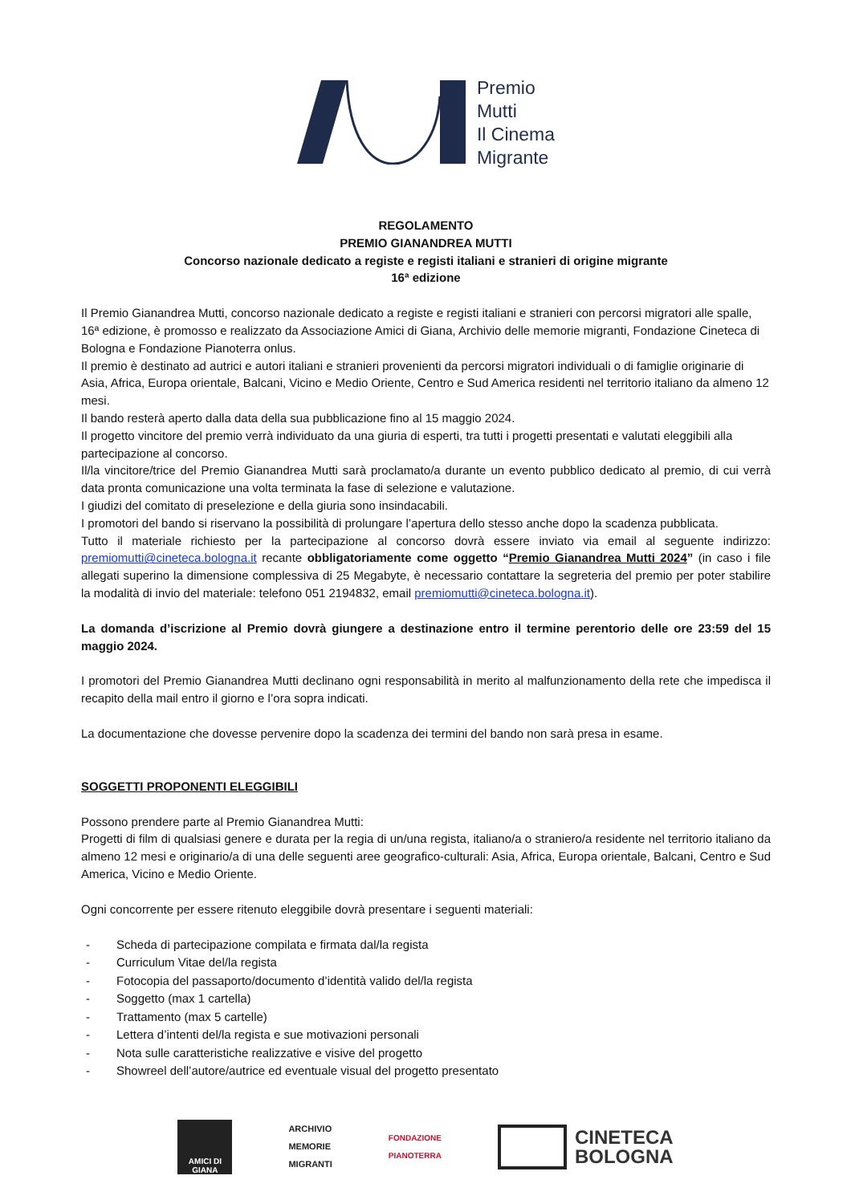Premio
Mutti
Il Cinema
Migrante
REGOLAMENTO
PREMIO GIANANDREA MUTTI
Concorso nazionale dedicato a registe e registi italiani e stranieri di origine migrante
16ª edizione
Il Premio Gianandrea Mutti, concorso nazionale dedicato a registe e registi italiani e stranieri con percorsi migratori alle spalle, 16ª edizione, è promosso e realizzato da Associazione Amici di Giana, Archivio delle memorie migranti, Fondazione Cineteca di Bologna e Fondazione Pianoterra onlus.
Il premio è destinato ad autrici e autori italiani e stranieri provenienti da percorsi migratori individuali o di famiglie originarie di Asia, Africa, Europa orientale, Balcani, Vicino e Medio Oriente, Centro e Sud America residenti nel territorio italiano da almeno 12 mesi.
Il bando resterà aperto dalla data della sua pubblicazione fino al 15 maggio 2024.
Il progetto vincitore del premio verrà individuato da una giuria di esperti, tra tutti i progetti presentati e valutati eleggibili alla partecipazione al concorso.
Il/la vincitore/trice del Premio Gianandrea Mutti sarà proclamato/a durante un evento pubblico dedicato al premio, di cui verrà data pronta comunicazione una volta terminata la fase di selezione e valutazione.
I giudizi del comitato di preselezione e della giuria sono insindacabili.
I promotori del bando si riservano la possibilità di prolungare l’apertura dello stesso anche dopo la scadenza pubblicata.
Tutto il materiale richiesto per la partecipazione al concorso dovrà essere inviato via email al seguente indirizzo: premiomutti@cineteca.bologna.it recante obbligatoriamente come oggetto “Premio Gianandrea Mutti 2024” (in caso i file allegati superino la dimensione complessiva di 25 Megabyte, è necessario contattare la segreteria del premio per poter stabilire la modalità di invio del materiale: telefono 051 2194832, email premiomutti@cineteca.bologna.it).
La domanda d’iscrizione al Premio dovrà giungere a destinazione entro il termine perentorio delle ore 23:59 del 15 maggio 2024.
I promotori del Premio Gianandrea Mutti declinano ogni responsabilità in merito al malfunzionamento della rete che impedisca il recapito della mail entro il giorno e l’ora sopra indicati.
La documentazione che dovesse pervenire dopo la scadenza dei termini del bando non sarà presa in esame.
SOGGETTI PROPONENTI ELEGGIBILI
Possono prendere parte al Premio Gianandrea Mutti:
Progetti di film di qualsiasi genere e durata per la regia di un/una regista, italiano/a o straniero/a residente nel territorio italiano da almeno 12 mesi e originario/a di una delle seguenti aree geografico-culturali: Asia, Africa, Europa orientale, Balcani, Centro e Sud America, Vicino e Medio Oriente.
Ogni concorrente per essere ritenuto eleggibile dovrà presentare i seguenti materiali:
- Scheda di partecipazione compilata e firmata dal/la regista
- Curriculum Vitae del/la regista
- Fotocopia del passaporto/documento d’identità valido del/la regista
- Soggetto (max 1 cartella)
- Trattamento (max 5 cartelle)
- Lettera d’intenti del/la regista e sue motivazioni personali
- Nota sulle caratteristiche realizzative e visive del progetto
- Showreel dell’autore/autrice ed eventuale visual del progetto presentato
AMICI DI
GIANA
ARCHIVIO
MEMORIE
MIGRANTI
FONDAZIONE
PIANOTERRA
CINETECA
BOLOGNA